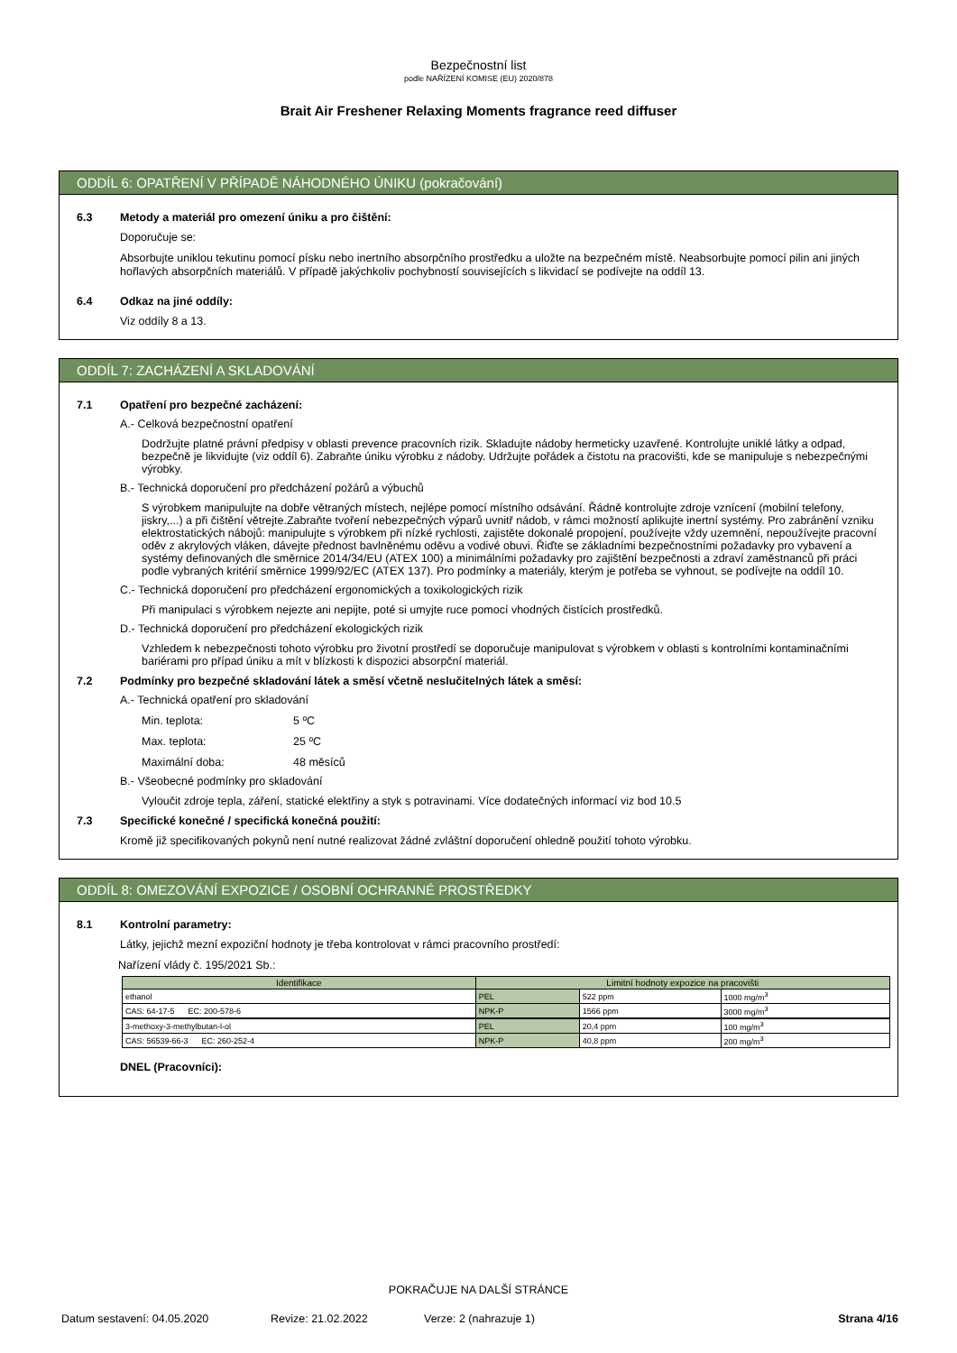Bezpečnostní list
podle NAŘÍZENÍ KOMISE (EU) 2020/878
Brait Air Freshener Relaxing Moments fragrance reed diffuser
ODDÍL 6: OPATŘENÍ V PŘÍPADĚ NÁHODNÉHO ÚNIKU (pokračování)
6.3 Metody a materiál pro omezení úniku a pro čištění:
Doporučuje se:
Absorbujte uniklou tekutinu pomocí písku nebo inertního absorpčního prostředku a uložte na bezpečném místě. Neabsorbujte pomocí pilin ani jiných hořlavých absorpčních materiálů. V případě jakýchkoliv pochybností souvisejících s likvidací se podívejte na oddíl 13.
6.4 Odkaz na jiné oddíly:
Viz oddíly 8 a 13.
ODDÍL 7: ZACHÁZENÍ A SKLADOVÁNÍ
7.1 Opatření pro bezpečné zacházení:
A.- Celková bezpečnostní opatření
Dodržujte platné právní předpisy v oblasti prevence pracovních rizik. Skladujte nádoby hermeticky uzavřené. Kontrolujte uniklé látky a odpad, bezpečně je likvidujte (viz oddíl 6). Zabraňte úniku výrobku z nádoby. Udržujte pořádek a čistotu na pracovišti, kde se manipuluje s nebezpečnými výrobky.
B.- Technická doporučení pro předcházení požárů a výbuchů
S výrobkem manipulujte na dobře větraných místech, nejlépe pomocí místního odsávání. Řádně kontrolujte zdroje vznícení (mobilní telefony, jiskry,...) a při čištění větrejte.Zabraňte tvoření nebezpečných výparů uvnitř nádob, v rámci možností aplikujte inertní systémy. Pro zabránění vzniku elektrostatických nábojů: manipulujte s výrobkem při nízké rychlosti, zajistěte dokonalé propojení, používejte vždy uzemnění, nepoužívejte pracovní oděv z akrylových vláken, dávejte přednost bavlněnému oděvu a vodivé obuvi. Řiďte se základními bezpečnostními požadavky pro vybavení a systémy definovaných dle směrnice 2014/34/EU (ATEX 100) a minimálními požadavky pro zajištění bezpečnosti a zdraví zaměstnanců při práci podle vybraných kritérií směrnice 1999/92/EC (ATEX 137). Pro podmínky a materiály, kterým je potřeba se vyhnout, se podívejte na oddíl 10.
C.- Technická doporučení pro předcházení ergonomických a toxikologických rizik
Při manipulaci s výrobkem nejezte ani nepijte, poté si umyjte ruce pomocí vhodných čistících prostředků.
D.- Technická doporučení pro předcházení ekologických rizik
Vzhledem k nebezpečnosti tohoto výrobku pro životní prostředí se doporučuje manipulovat s výrobkem v oblasti s kontrolními kontaminačními bariérami pro případ úniku a mít v blízkosti k dispozici absorpční materiál.
7.2 Podmínky pro bezpečné skladování látek a směsí včetně neslučitelných látek a směsí:
A.- Technická opatření pro skladování
Min. teplota: 5 ºC
Max. teplota: 25 ºC
Maximální doba: 48 měsíců
B.- Všeobecné podmínky pro skladování
Vyloučit zdroje tepla, záření, statické elektřiny a styk s potravinami. Více dodatečných informací viz bod 10.5
7.3 Specifické konečné / specifická konečná použití:
Kromě již specifikovaných pokynů není nutné realizovat žádné zvláštní doporučení ohledně použití tohoto výrobku.
ODDÍL 8: OMEZOVÁNÍ EXPOZICE / OSOBNÍ OCHRANNÉ PROSTŘEDKY
8.1 Kontrolní parametry:
Látky, jejichž mezní expoziční hodnoty je třeba kontrolovat v rámci pracovního prostředí:
Nařízení vlády č. 195/2021 Sb.:
| Identifikace | Limitní hodnoty expozice na pracovišti | | |
| --- | --- | --- | --- |
| ethanol | PEL | 522 ppm | 1000 mg/m<sup>3</sup> |
| CAS: 64-17-5 EC: 200-578-6 | NPK-P | 1566 ppm | 3000 mg/m<sup>3</sup> |
| 3-methoxy-3-methylbutan-l-ol | PEL | 20,4 ppm | 100 mg/m<sup>3</sup> |
| CAS: 56539-66-3 EC: 260-252-4 | NPK-P | 40,8 ppm | 200 mg/m<sup>3</sup> |
DNEL (Pracovníci):
POKRAČUJE NA DALŠÍ STRÁNCE
Datum sestavení: 04.05.2020 Revize: 21.02.2022 Verze: 2 (nahrazuje 1) Strana 4/16